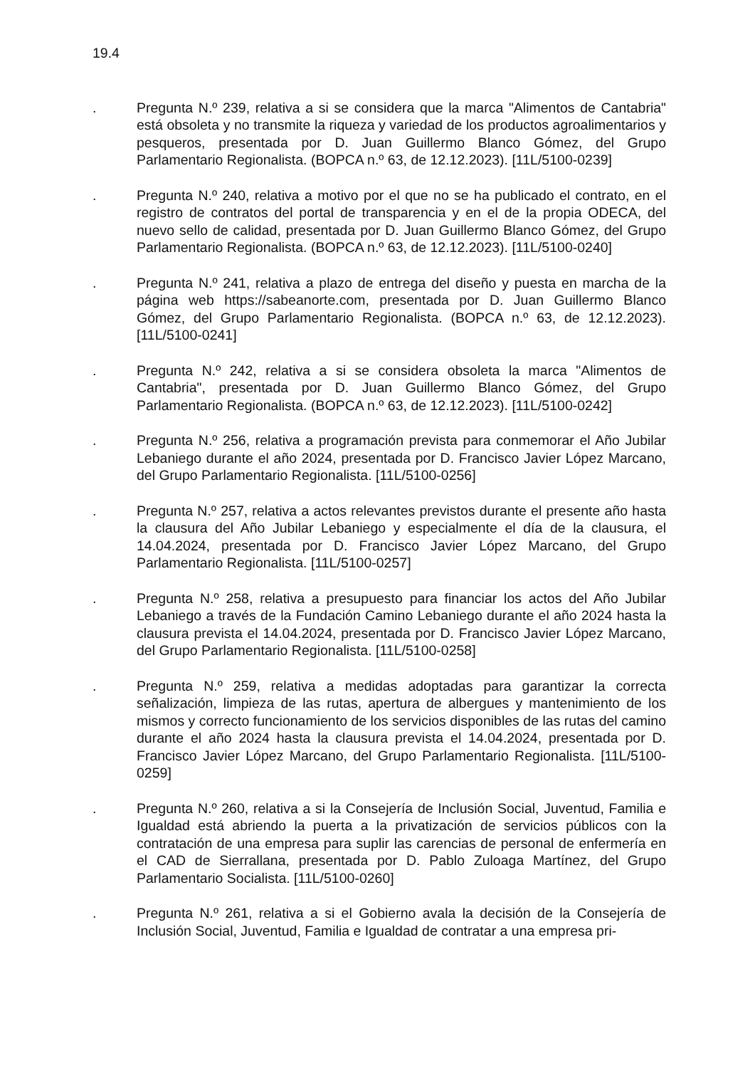19.4
. Pregunta N.º 239, relativa a si se considera que la marca "Alimentos de Cantabria" está obsoleta y no transmite la riqueza y variedad de los productos agroalimentarios y pesqueros, presentada por D. Juan Guillermo Blanco Gómez, del Grupo Parlamentario Regionalista. (BOPCA n.º 63, de 12.12.2023). [11L/5100-0239]
. Pregunta N.º 240, relativa a motivo por el que no se ha publicado el contrato, en el registro de contratos del portal de transparencia y en el de la propia ODECA, del nuevo sello de calidad, presentada por D. Juan Guillermo Blanco Gómez, del Grupo Parlamentario Regionalista. (BOPCA n.º 63, de 12.12.2023). [11L/5100-0240]
. Pregunta N.º 241, relativa a plazo de entrega del diseño y puesta en marcha de la página web https://sabeanorte.com, presentada por D. Juan Guillermo Blanco Gómez, del Grupo Parlamentario Regionalista. (BOPCA n.º 63, de 12.12.2023). [11L/5100-0241]
. Pregunta N.º 242, relativa a si se considera obsoleta la marca "Alimentos de Cantabria", presentada por D. Juan Guillermo Blanco Gómez, del Grupo Parlamentario Regionalista. (BOPCA n.º 63, de 12.12.2023). [11L/5100-0242]
. Pregunta N.º 256, relativa a programación prevista para conmemorar el Año Jubilar Lebaniego durante el año 2024, presentada por D. Francisco Javier López Marcano, del Grupo Parlamentario Regionalista. [11L/5100-0256]
. Pregunta N.º 257, relativa a actos relevantes previstos durante el presente año hasta la clausura del Año Jubilar Lebaniego y especialmente el día de la clausura, el 14.04.2024, presentada por D. Francisco Javier López Marcano, del Grupo Parlamentario Regionalista. [11L/5100-0257]
. Pregunta N.º 258, relativa a presupuesto para financiar los actos del Año Jubilar Lebaniego a través de la Fundación Camino Lebaniego durante el año 2024 hasta la clausura prevista el 14.04.2024, presentada por D. Francisco Javier López Marcano, del Grupo Parlamentario Regionalista. [11L/5100-0258]
. Pregunta N.º 259, relativa a medidas adoptadas para garantizar la correcta señalización, limpieza de las rutas, apertura de albergues y mantenimiento de los mismos y correcto funcionamiento de los servicios disponibles de las rutas del camino durante el año 2024 hasta la clausura prevista el 14.04.2024, presentada por D. Francisco Javier López Marcano, del Grupo Parlamentario Regionalista. [11L/5100-0259]
. Pregunta N.º 260, relativa a si la Consejería de Inclusión Social, Juventud, Familia e Igualdad está abriendo la puerta a la privatización de servicios públicos con la contratación de una empresa para suplir las carencias de personal de enfermería en el CAD de Sierrallana, presentada por D. Pablo Zuloaga Martínez, del Grupo Parlamentario Socialista. [11L/5100-0260]
. Pregunta N.º 261, relativa a si el Gobierno avala la decisión de la Consejería de Inclusión Social, Juventud, Familia e Igualdad de contratar a una empresa pri-